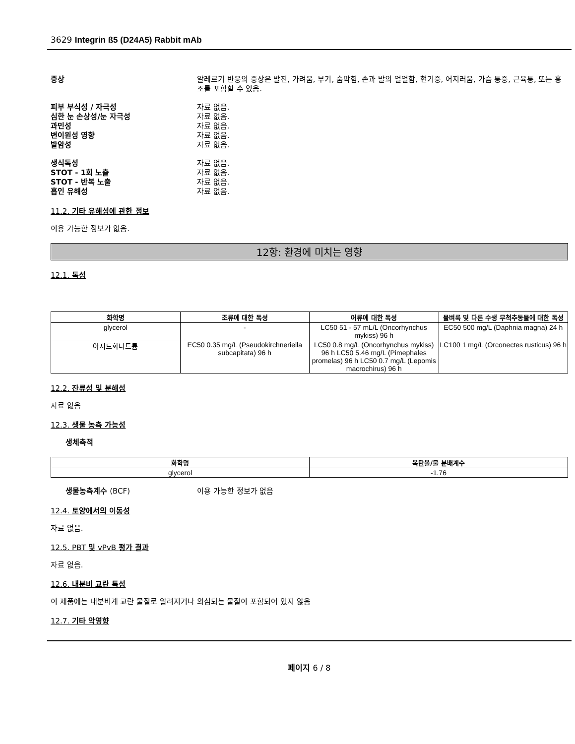3629 Integrin ß5 (D24A5) Rabbit mAb
증상 알레르기 반응의 증상은 발진, 가려움, 부기, 숨막힘, 손과 발의 얼얼함, 현기증, 어지러움, 가슴 통증, 근육통, 또는 홍조를 포함할 수 있음.
피부 부식성 / 자극성 자료 없음.
심한 눈 손상성/눈 자극성 자료 없음.
과민성 자료 없음.
변이원성 영향 자료 없음.
발암성 자료 없음.
생식독성 자료 없음.
STOT - 1회 노출 자료 없음.
STOT - 반복 노출 자료 없음.
흡인 유해성 자료 없음.
11.2. 기타 유해성에 관한 정보
이용 가능한 정보가 없음.
12항: 환경에 미치는 영향
12.1. 독성
| 화학명 | 조류에 대한 독성 | 어류에 대한 독성 | 물벼룩 및 다른 수생 무척추동물에 대한 독성 |
| --- | --- | --- | --- |
| glycerol | - | LC50 51 - 57 mL/L (Oncorhynchus mykiss) 96 h | EC50 500 mg/L (Daphnia magna) 24 h |
| 아지드화나트륨 | EC50 0.35 mg/L (Pseudokirchneriella subcapitata) 96 h | LC50 0.8 mg/L (Oncorhynchus mykiss) 96 h LC50 5.46 mg/L (Pimephales promelas) 96 h LC50 0.7 mg/L (Lepomis macrochirus) 96 h | LC100 1 mg/L (Orconectes rusticus) 96 h |
12.2. 잔류성 및 분해성
자료 없음
12.3. 생물 농축 가능성
생체축적
| 화학명 | 옥탄올/물 분배계수 |
| --- | --- |
| glycerol | -1.76 |
생물농축계수 (BCF) 이용 가능한 정보가 없음
12.4. 토양에서의 이동성
자료 없음.
12.5. PBT 및 vPvB 평가 결과
자료 없음.
12.6. 내분비 교란 특성
이 제품에는 내분비계 교란 물질로 알려지거나 의심되는 물질이 포함되어 있지 않음
12.7. 기타 악영향
페이지 6 / 8